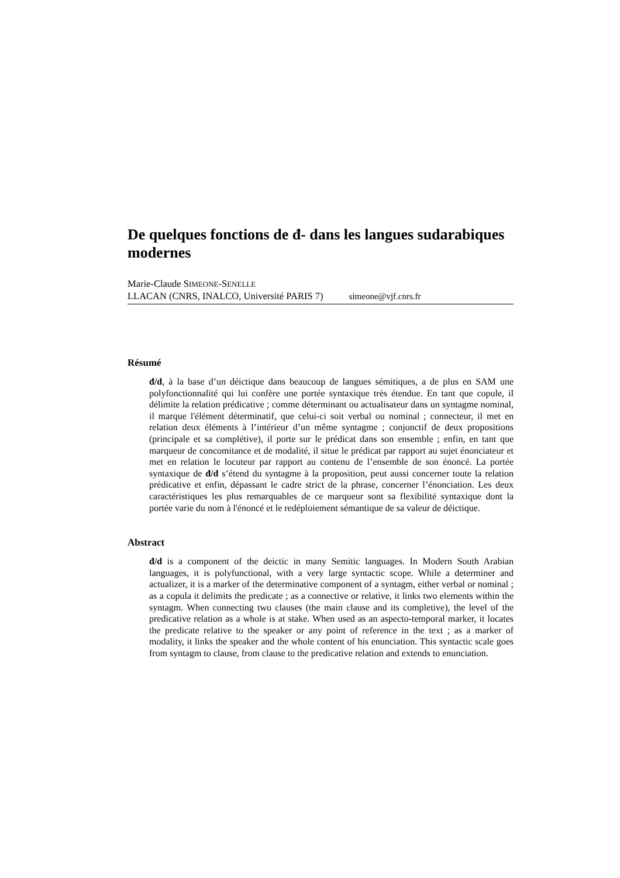De quelques fonctions de đ- dans les langues sudarabiques modernes
Marie-Claude SIMEONE-SENELLE
LLACAN (CNRS, INALCO, Université PARIS 7) simeone@vjf.cnrs.fr
Résumé
đ/d, à la base d’un déictique dans beaucoup de langues sémitiques, a de plus en SAM une polyfonctionnalité qui lui confère une portée syntaxique très étendue. En tant que copule, il délimite la relation prédicative ; comme déterminant ou actualisateur dans un syntagme nominal, il marque l'élément déterminatif, que celui-ci soit verbal ou nominal ; connecteur, il met en relation deux éléments à l’intérieur d’un même syntagme ; conjonctif de deux propositions (principale et sa complétive), il porte sur le prédicat dans son ensemble ; enfin, en tant que marqueur de concomitance et de modalité, il situe le prédicat par rapport au sujet énonciateur et met en relation le locuteur par rapport au contenu de l’ensemble de son énoncé. La portée syntaxique de đ/d s’étend du syntagme à la proposition, peut aussi concerner toute la relation prédicative et enfin, dépassant le cadre strict de la phrase, concerner l’énonciation. Les deux caractéristiques les plus remarquables de ce marqueur sont sa flexibilité syntaxique dont la portée varie du nom à l'énoncé et le redéploiement sémantique de sa valeur de déictique.
Abstract
đ/d is a component of the deictic in many Semitic languages. In Modern South Arabian languages, it is polyfunctional, with a very large syntactic scope. While a determiner and actualizer, it is a marker of the determinative component of a syntagm, either verbal or nominal ; as a copula it delimits the predicate ; as a connective or relative, it links two elements within the syntagm. When connecting two clauses (the main clause and its completive), the level of the predicative relation as a whole is at stake. When used as an aspecto-temporal marker, it locates the predicate relative to the speaker or any point of reference in the text ; as a marker of modality, it links the speaker and the whole content of his enunciation. This syntactic scale goes from syntagm to clause, from clause to the predicative relation and extends to enunciation.